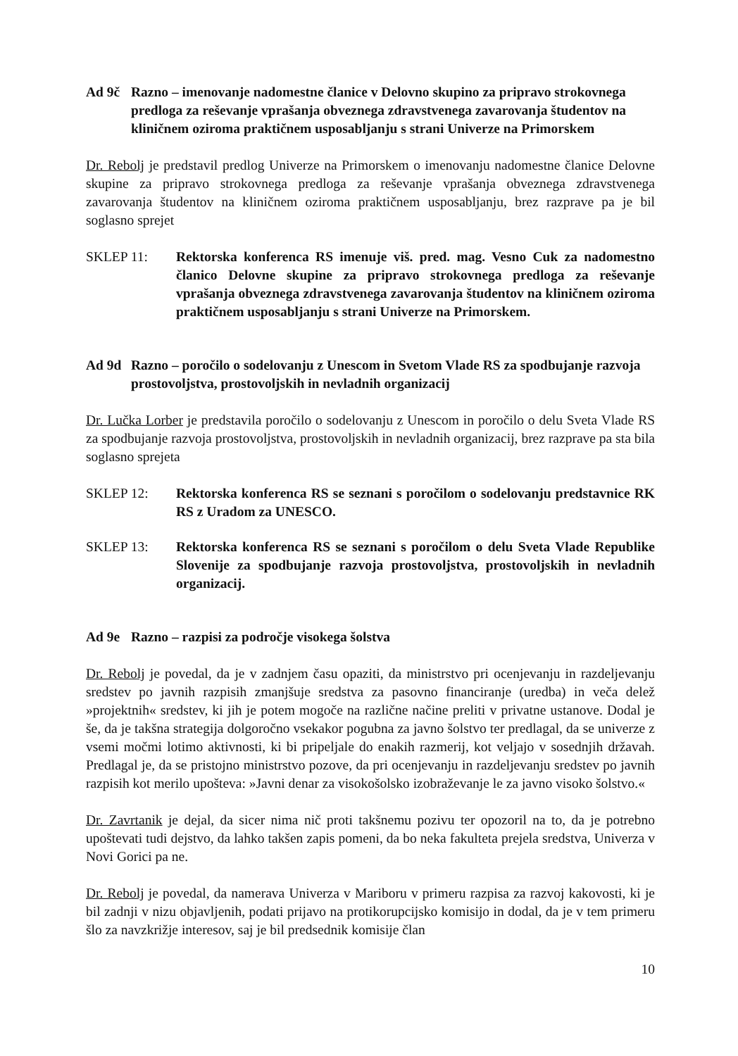Ad 9č Razno – imenovanje nadomestne članice v Delovno skupino za pripravo strokovnega predloga za reševanje vprašanja obveznega zdravstvenega zavarovanja študentov na kliničnem oziroma praktičnem usposabljanju s strani Univerze na Primorskem
Dr. Rebolj je predstavil predlog Univerze na Primorskem o imenovanju nadomestne članice Delovne skupine za pripravo strokovnega predloga za reševanje vprašanja obveznega zdravstvenega zavarovanja študentov na kliničnem oziroma praktičnem usposabljanju, brez razprave pa je bil soglasno sprejet
SKLEP 11: Rektorska konferenca RS imenuje viš. pred. mag. Vesno Cuk za nadomestno članico Delovne skupine za pripravo strokovnega predloga za reševanje vprašanja obveznega zdravstvenega zavarovanja študentov na kliničnem oziroma praktičnem usposabljanju s strani Univerze na Primorskem.
Ad 9d Razno – poročilo o sodelovanju z Unescom in Svetom Vlade RS za spodbujanje razvoja prostovoljstva, prostovoljskih in nevladnih organizacij
Dr. Lučka Lorber je predstavila poročilo o sodelovanju z Unescom in poročilo o delu Sveta Vlade RS za spodbujanje razvoja prostovoljstva, prostovoljskih in nevladnih organizacij, brez razprave pa sta bila soglasno sprejeta
SKLEP 12: Rektorska konferenca RS se seznani s poročilom o sodelovanju predstavnice RK RS z Uradom za UNESCO.
SKLEP 13: Rektorska konferenca RS se seznani s poročilom o delu Sveta Vlade Republike Slovenije za spodbujanje razvoja prostovoljstva, prostovoljskih in nevladnih organizacij.
Ad 9e Razno – razpisi za področje visokega šolstva
Dr. Rebolj je povedal, da je v zadnjem času opaziti, da ministrstvo pri ocenjevanju in razdeljevanju sredstev po javnih razpisih zmanjšuje sredstva za pasovno financiranje (uredba) in veča delež »projektnih« sredstev, ki jih je potem mogoče na različne načine preliti v privatne ustanove. Dodal je še, da je takšna strategija dolgoročno vsekakor pogubna za javno šolstvo ter predlagal, da se univerze z vsemi močmi lotimo aktivnosti, ki bi pripeljale do enakih razmerij, kot veljajo v sosednjih državah. Predlagal je, da se pristojno ministrstvo pozove, da pri ocenjevanju in razdeljevanju sredstev po javnih razpisih kot merilo upošteva: »Javni denar za visokošolsko izobraževanje le za javno visoko šolstvo.«
Dr. Zavrtanik je dejal, da sicer nima nič proti takšnemu pozivu ter opozoril na to, da je potrebno upoštevati tudi dejstvo, da lahko takšen zapis pomeni, da bo neka fakulteta prejela sredstva, Univerza v Novi Gorici pa ne.
Dr. Rebolj je povedal, da namerava Univerza v Mariboru v primeru razpisa za razvoj kakovosti, ki je bil zadnji v nizu objavljenih, podati prijavo na protikorupcijsko komisijo in dodal, da je v tem primeru šlo za navzkrižje interesov, saj je bil predsednik komisije član
10